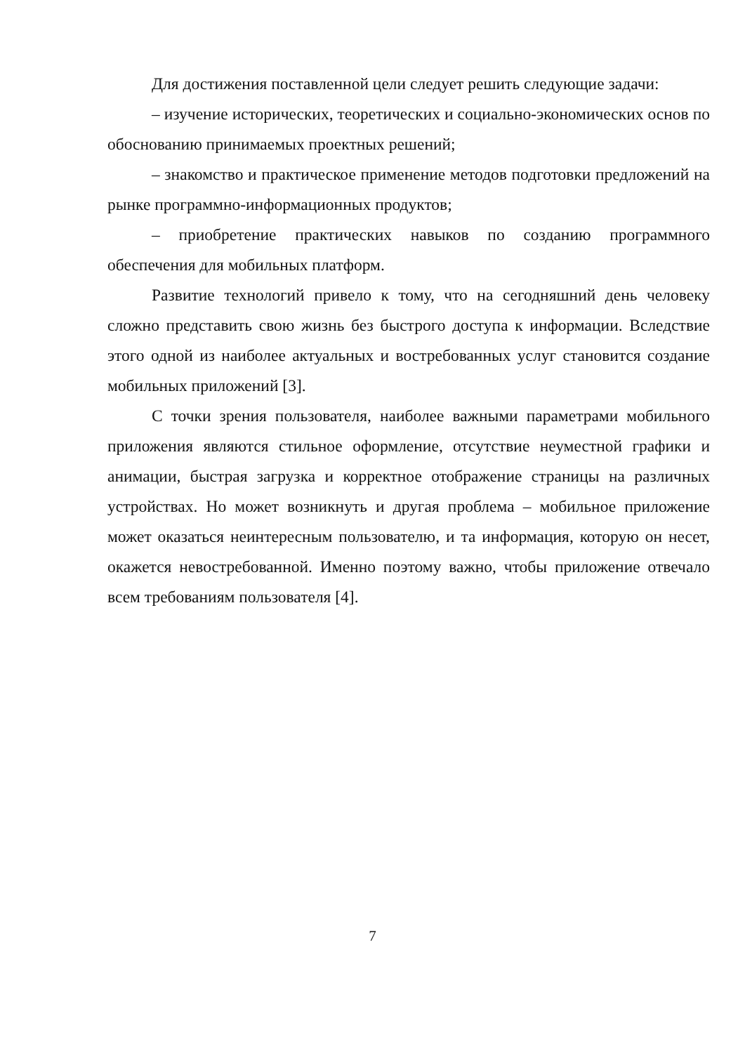Для достижения поставленной цели следует решить следующие задачи:
– изучение исторических, теоретических и социально-экономических основ по обоснованию принимаемых проектных решений;
– знакомство и практическое применение методов подготовки предложений на рынке программно-информационных продуктов;
– приобретение практических навыков по созданию программного обеспечения для мобильных платформ.
Развитие технологий привело к тому, что на сегодняшний день человеку сложно представить свою жизнь без быстрого доступа к информации. Вследствие этого одной из наиболее актуальных и востребованных услуг становится создание мобильных приложений [3].
С точки зрения пользователя, наиболее важными параметрами мобильного приложения являются стильное оформление, отсутствие неуместной графики и анимации, быстрая загрузка и корректное отображение страницы на различных устройствах. Но может возникнуть и другая проблема – мобильное приложение может оказаться неинтересным пользователю, и та информация, которую он несет, окажется невостребованной. Именно поэтому важно, чтобы приложение отвечало всем требованиям пользователя [4].
7